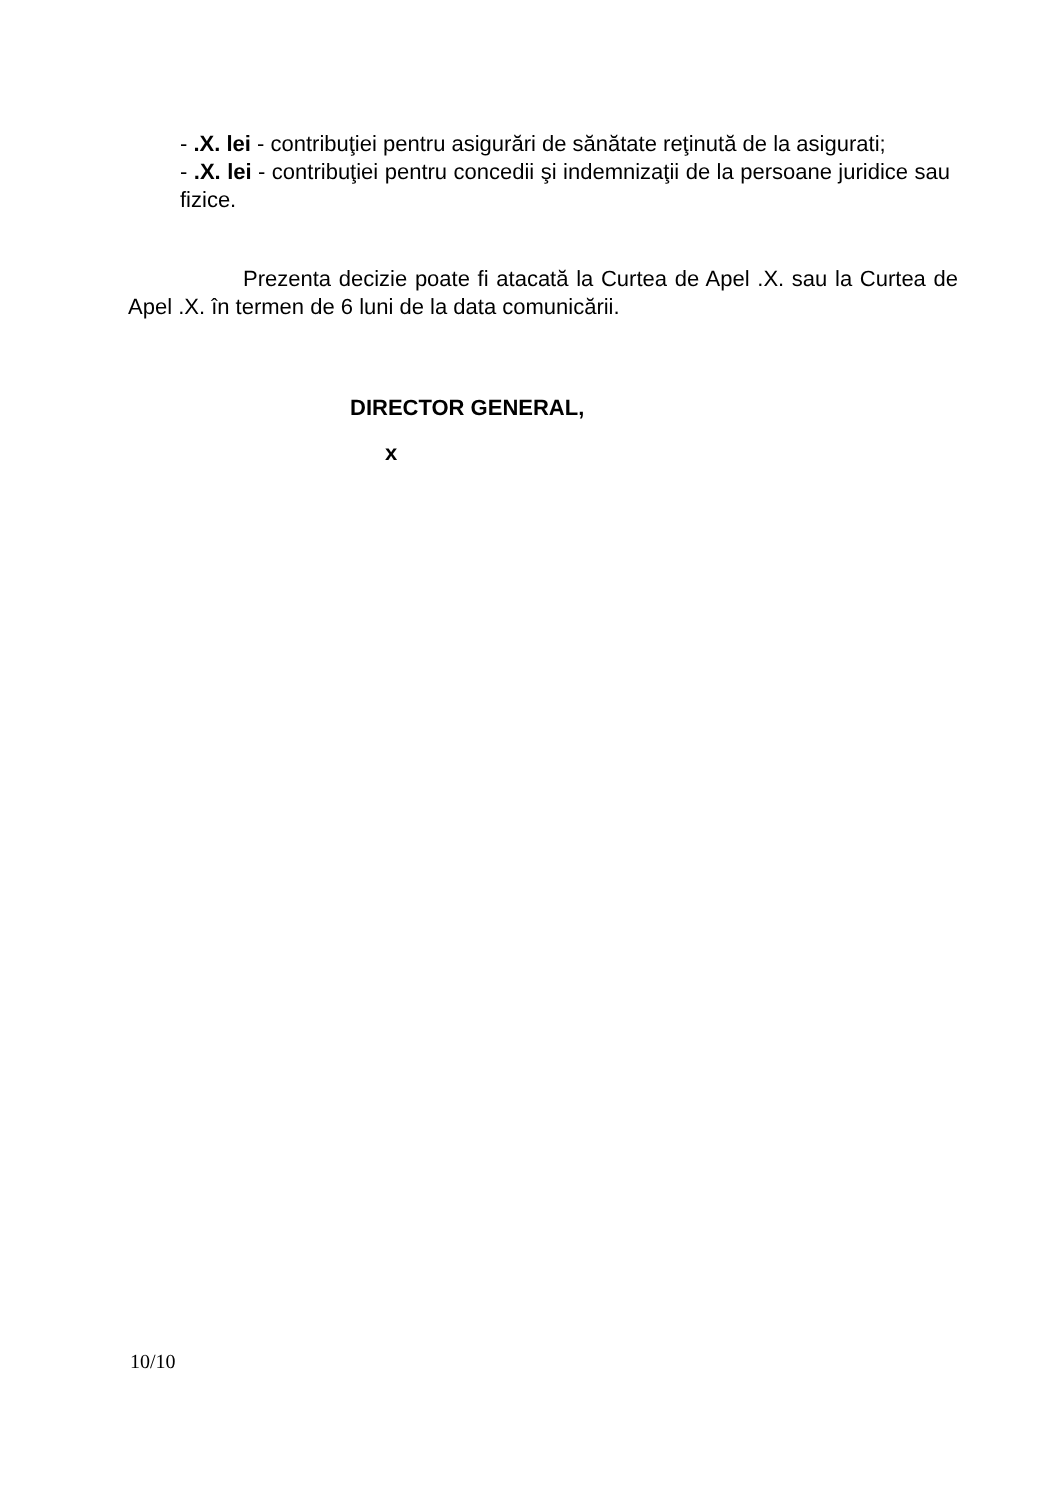- .X. lei - contribuţiei pentru asigurări de sănătate reţinută de la asigurati;
- .X. lei - contribuţiei pentru concedii şi indemnizaţii de la persoane juridice sau fizice.
Prezenta decizie poate fi atacată la Curtea de Apel .X. sau la Curtea de Apel .X. în termen de 6 luni de la data comunicării.
DIRECTOR GENERAL,
x
10/10